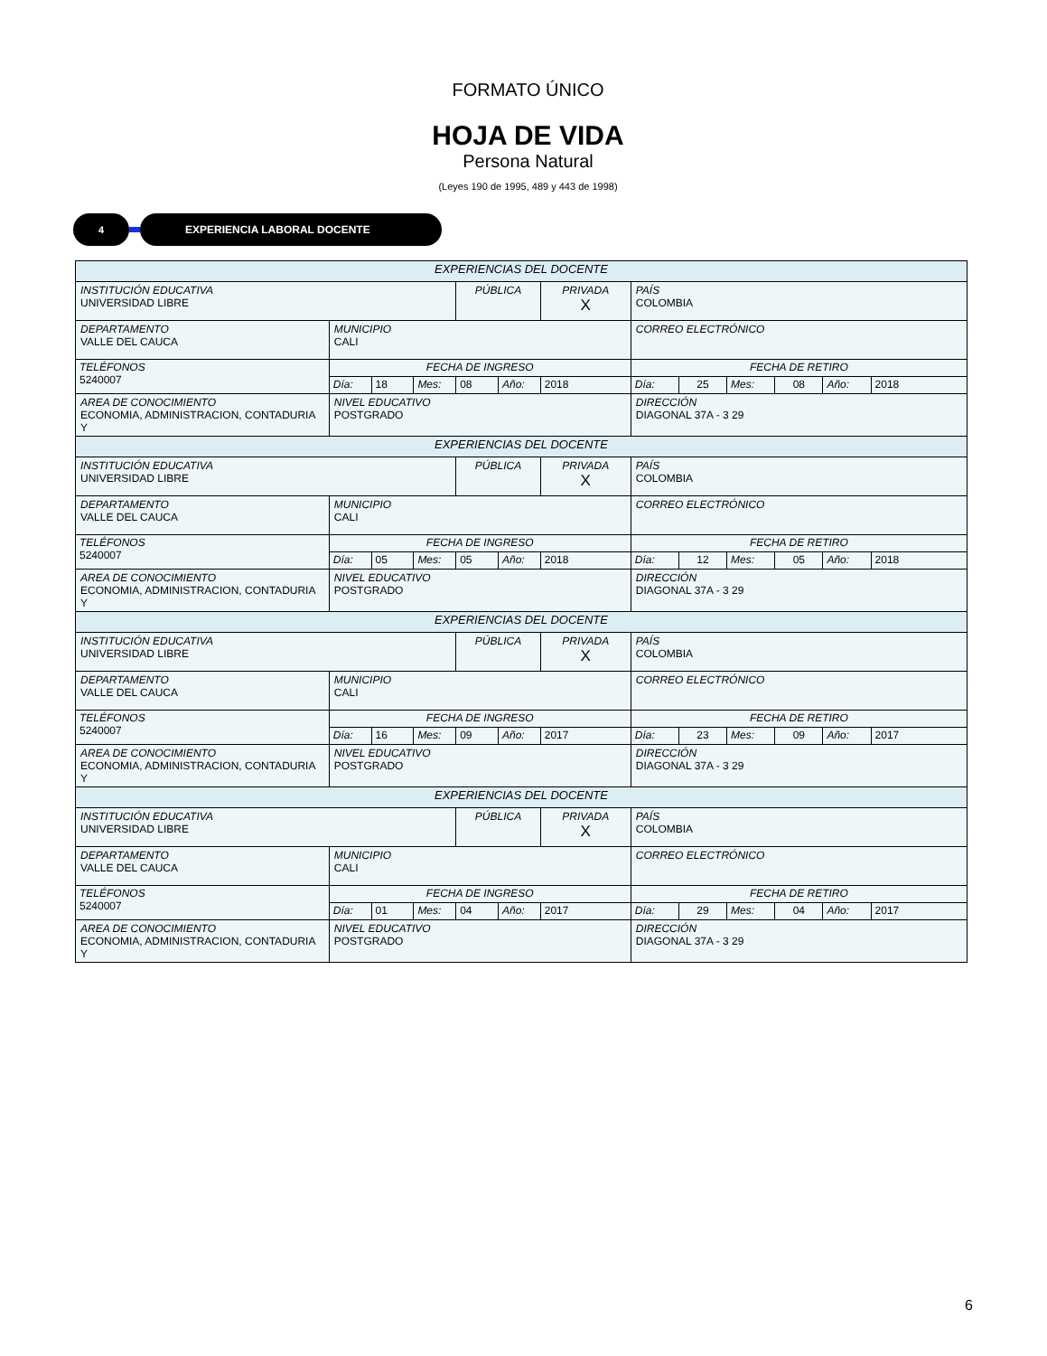FORMATO ÚNICO
HOJA DE VIDA
Persona Natural
(Leyes 190 de 1995, 489 y 443 de 1998)
4 EXPERIENCIA LABORAL DOCENTE
| EXPERIENCIAS DEL DOCENTE | | | | | | | | | | | | |
| INSTITUCIÓN EDUCATIVA UNIVERSIDAD LIBRE | | | | PÚBLICA | | PRIVADA X | PAÍS COLOMBIA | | | | | |
| DEPARTAMENTO VALLE DEL CAUCA | MUNICIPIO CALI | | | | | | CORREO ELECTRÓNICO | | | | | |
| TELÉFONOS 5240007 | FECHA DE INGRESO | | | | | | FECHA DE RETIRO | | | | | |
| | Día: | 18 | Mes: | 08 | Año: | 2018 | Día: | 25 | Mes: | 08 | Año: | 2018 |
| AREA DE CONOCIMIENTO ECONOMIA, ADMINISTRACION, CONTADURIA Y | NIVEL EDUCATIVO POSTGRADO | | | | | | DIRECCIÓN DIAGONAL 37A - 3 29 | | | | | |
| EXPERIENCIAS DEL DOCENTE | | | | | | | | | | | | |
| INSTITUCIÓN EDUCATIVA UNIVERSIDAD LIBRE | | | | PÚBLICA | | PRIVADA X | PAÍS COLOMBIA | | | | | |
| DEPARTAMENTO VALLE DEL CAUCA | MUNICIPIO CALI | | | | | | CORREO ELECTRÓNICO | | | | | |
| TELÉFONOS 5240007 | FECHA DE INGRESO | | | | | | FECHA DE RETIRO | | | | | |
| | Día: | 05 | Mes: | 05 | Año: | 2018 | Día: | 12 | Mes: | 05 | Año: | 2018 |
| AREA DE CONOCIMIENTO ECONOMIA, ADMINISTRACION, CONTADURIA Y | NIVEL EDUCATIVO POSTGRADO | | | | | | DIRECCIÓN DIAGONAL 37A - 3 29 | | | | | |
| EXPERIENCIAS DEL DOCENTE | | | | | | | | | | | | |
| INSTITUCIÓN EDUCATIVA UNIVERSIDAD LIBRE | | | | PÚBLICA | | PRIVADA X | PAÍS COLOMBIA | | | | | |
| DEPARTAMENTO VALLE DEL CAUCA | MUNICIPIO CALI | | | | | | CORREO ELECTRÓNICO | | | | | |
| TELÉFONOS 5240007 | FECHA DE INGRESO | | | | | | FECHA DE RETIRO | | | | | |
| | Día: | 16 | Mes: | 09 | Año: | 2017 | Día: | 23 | Mes: | 09 | Año: | 2017 |
| AREA DE CONOCIMIENTO ECONOMIA, ADMINISTRACION, CONTADURIA Y | NIVEL EDUCATIVO POSTGRADO | | | | | | DIRECCIÓN DIAGONAL 37A - 3 29 | | | | | |
| EXPERIENCIAS DEL DOCENTE | | | | | | | | | | | | |
| INSTITUCIÓN EDUCATIVA UNIVERSIDAD LIBRE | | | | PÚBLICA | | PRIVADA X | PAÍS COLOMBIA | | | | | |
| DEPARTAMENTO VALLE DEL CAUCA | MUNICIPIO CALI | | | | | | CORREO ELECTRÓNICO | | | | | |
| TELÉFONOS 5240007 | FECHA DE INGRESO | | | | | | FECHA DE RETIRO | | | | | |
| | Día: | 01 | Mes: | 04 | Año: | 2017 | Día: | 29 | Mes: | 04 | Año: | 2017 |
| AREA DE CONOCIMIENTO ECONOMIA, ADMINISTRACION, CONTADURIA Y | NIVEL EDUCATIVO POSTGRADO | | | | | | DIRECCIÓN DIAGONAL 37A - 3 29 | | | | | |
6